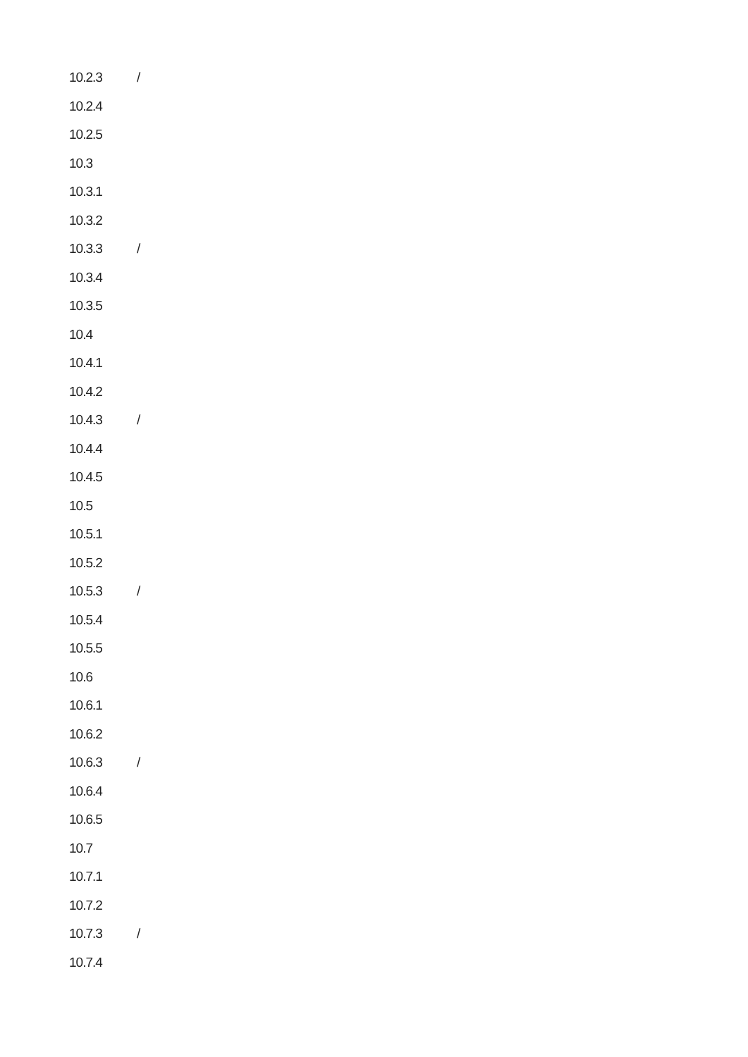10.2.3 /
10.2.4
10.2.5
10.3
10.3.1
10.3.2
10.3.3 /
10.3.4
10.3.5
10.4
10.4.1
10.4.2
10.4.3 /
10.4.4
10.4.5
10.5
10.5.1
10.5.2
10.5.3 /
10.5.4
10.5.5
10.6
10.6.1
10.6.2
10.6.3 /
10.6.4
10.6.5
10.7
10.7.1
10.7.2
10.7.3 /
10.7.4